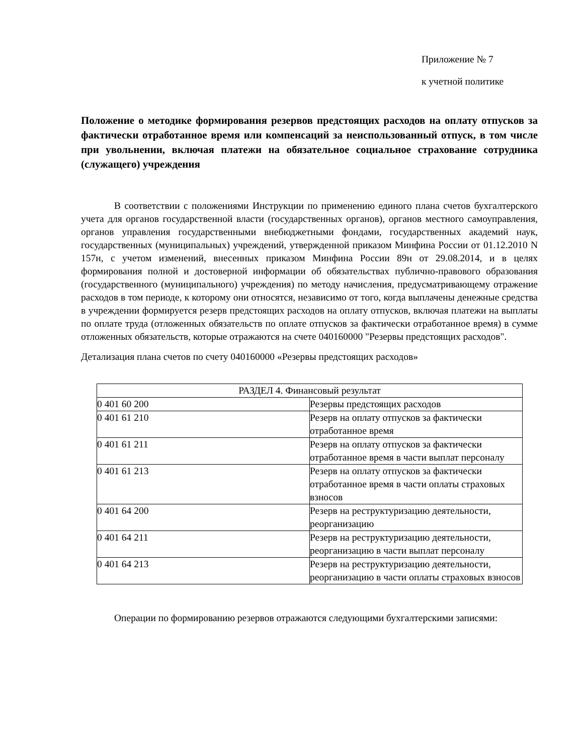Приложение № 7
к учетной политике
Положение о методике формирования резервов предстоящих расходов на оплату отпусков за фактически отработанное время или компенсаций за неиспользованный отпуск, в том числе при увольнении, включая платежи на обязательное социальное страхование сотрудника (служащего) учреждения
В соответствии с положениями Инструкции по применению единого плана счетов бухгалтерского учета для органов государственной власти (государственных органов), органов местного самоуправления, органов управления государственными внебюджетными фондами, государственных академий наук, государственных (муниципальных) учреждений, утвержденной приказом Минфина России от 01.12.2010 N 157н, с учетом изменений, внесенных приказом Минфина России 89н от 29.08.2014, и в целях формирования полной и достоверной информации об обязательствах публично-правового образования (государственного (муниципального) учреждения) по методу начисления, предусматривающему отражение расходов в том периоде, к которому они относятся, независимо от того, когда выплачены денежные средства в учреждении формируется резерв предстоящих расходов на оплату отпусков, включая платежи на выплаты по оплате труда (отложенных обязательств по оплате отпусков за фактически отработанное время) в сумме отложенных обязательств, которые отражаются на счете 040160000 "Резервы предстоящих расходов".
Детализация плана счетов по счету 040160000 «Резервы предстоящих расходов»
| РАЗДЕЛ 4. Финансовый результат | |
| 0 401 60 200 | Резервы предстоящих расходов |
| 0 401 61 210 | Резерв на оплату отпусков за фактически отработанное время |
| 0 401 61 211 | Резерв на оплату отпусков за фактически отработанное время в части выплат персоналу |
| 0 401 61 213 | Резерв на оплату отпусков за фактически отработанное время в части оплаты страховых взносов |
| 0 401 64 200 | Резерв на реструктуризацию деятельности, реорганизацию |
| 0 401 64 211 | Резерв на реструктуризацию деятельности, реорганизацию в части выплат персоналу |
| 0 401 64 213 | Резерв на реструктуризацию деятельности, реорганизацию в части оплаты страховых взносов |
Операции по формированию резервов отражаются следующими бухгалтерскими записями: